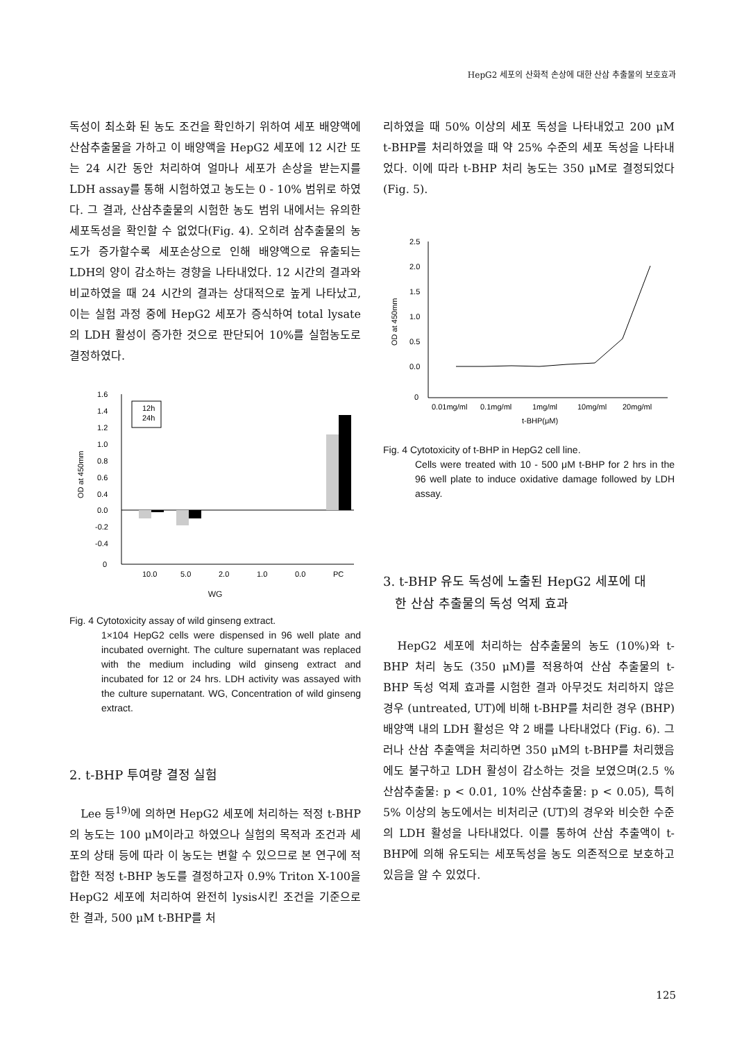HepG2 세포의 산화적 손상에 대한 산삼 추출물의 보호효과
독성이 최소화 된 농도 조건을 확인하기 위하여 세포 배양액에 산삼추출물을 가하고 이 배양액을 HepG2 세포에 12 시간 또는 24 시간 동안 처리하여 얼마나 세포가 손상을 받는지를 LDH assay를 통해 시험하였고 농도는 0 - 10% 범위로 하였다. 그 결과, 산삼추출물의 시험한 농도 범위 내에서는 유의한 세포독성을 확인할 수 없었다(Fig. 4). 오히려 삼추출물의 농도가 증가할수록 세포손상으로 인해 배양액으로 유출되는 LDH의 양이 감소하는 경향을 나타내었다. 12 시간의 결과와 비교하였을 때 24 시간의 결과는 상대적으로 높게 나타났고, 이는 실험 과정 중에 HepG2 세포가 증식하여 total lysate의 LDH 활성이 증가한 것으로 판단되어 10%를 실험농도로 결정하였다.
1.6
1.4
1.2
1.0
0.8
0.6
0.4
0.0
-0.2
-0.4
0
OD at 450mm
12h
24h
10.0
5.0
2.0
1.0
0.0
PC
WG
Fig. 4 Cytotoxicity assay of wild ginseng extract.
1×104 HepG2 cells were dispensed in 96 well plate and incubated overnight. The culture supernatant was replaced with the medium including wild ginseng extract and incubated for 12 or 24 hrs. LDH activity was assayed with the culture supernatant. WG, Concentration of wild ginseng extract.
2. t-BHP 투여량 결정 실험
　Lee 등<sup>19)</sup>에 의하면 HepG2 세포에 처리하는 적정 t-BHP의 농도는 100 μM이라고 하였으나 실험의 목적과 조건과 세포의 상태 등에 따라 이 농도는 변할 수 있으므로 본 연구에 적합한 적정 t-BHP 농도를 결정하고자 0.9% Triton X-100을 HepG2 세포에 처리하여 완전히 lysis시킨 조건을 기준으로 한 결과, 500 μM t-BHP를 처
리하였을 때 50% 이상의 세포 독성을 나타내었고 200 μM t-BHP를 처리하였을 때 약 25% 수준의 세포 독성을 나타내었다. 이에 따라 t-BHP 처리 농도는 350 μM로 결정되었다(Fig. 5).
2.5
2.0
1.5
1.0
0.5
0.0
0
OD at 450mm
0.01mg/ml
0.1mg/ml
1mg/ml
10mg/ml
20mg/ml
t-BHP(μM)
Fig. 4 Cytotoxicity of t-BHP in HepG2 cell line.
Cells were treated with 10 - 500 μM t-BHP for 2 hrs in the 96 well plate to induce oxidative damage followed by LDH assay.
3. t-BHP 유도 독성에 노출된 HepG2 세포에 대
한 산삼 추출물의 독성 억제 효과
　HepG2 세포에 처리하는 삼추출물의 농도 (10%)와 t-BHP 처리 농도 (350 μM)를 적용하여 산삼 추출물의 t-BHP 독성 억제 효과를 시험한 결과 아무것도 처리하지 않은 경우 (untreated, UT)에 비해 t-BHP를 처리한 경우 (BHP) 배양액 내의 LDH 활성은 약 2 배를 나타내었다 (Fig. 6). 그러나 산삼 추출액을 처리하면 350 μM의 t-BHP를 처리했음에도 불구하고 LDH 활성이 감소하는 것을 보였으며(2.5 % 산삼추출물: p < 0.01, 10% 산삼추출물: p < 0.05), 특히 5% 이상의 농도에서는 비처리군 (UT)의 경우와 비슷한 수준의 LDH 활성을 나타내었다. 이를 통하여 산삼 추출액이 t-BHP에 의해 유도되는 세포독성을 농도 의존적으로 보호하고 있음을 알 수 있었다.
125